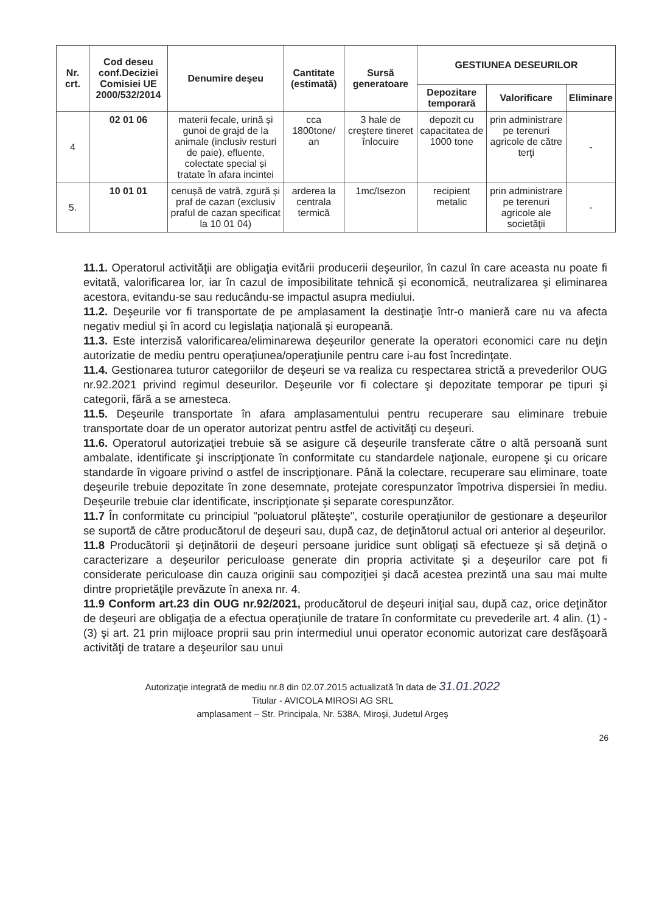| Nr. crt. | Cod deseu conf.Deciziei Comisiei UE 2000/532/2014 | Denumire deşeu | Cantitate (estimată) | Sursă generatoare | GESTIUNEA DESEURILOR | | |
| --- | --- | --- | --- | --- | --- | --- | --- |
| | | | | | Depozitare temporară | Valorificare | Eliminare |
| 4 | 02 01 06 | materii fecale, urină și gunoi de grajd de la animale (inclusiv resturi de paie), efluente, colectate special și tratate în afara incintei | cca 1800tone/ an | 3 hale de creştere tineret înlocuire | depozit cu capacitatea de 1000 tone | prin administrare pe terenuri agricole de către terţi | - |
| 5. | 10 01 01 | cenușă de vatră, zgură și praf de cazan (exclusiv praful de cazan specificat la 10 01 04) | arderea la centrala termică | 1mc/Isezon | recipient metalic | prin administrare pe terenuri agricole ale societăţii | - |
11.1. Operatorul activităţii are obligaţia evitării producerii deşeurilor, în cazul în care aceasta nu poate fi evitată, valorificarea lor, iar în cazul de imposibilitate tehnică şi economică, neutralizarea şi eliminarea acestora, evitandu-se sau reducându-se impactul asupra mediului.
11.2. Deşeurile vor fi transportate de pe amplasament la destinaţie într-o manieră care nu va afecta negativ mediul şi în acord cu legislaţia naţională şi europeană.
11.3. Este interzisă valorificarea/eliminarewa deşeurilor generate la operatori economici care nu deţin autorizatie de mediu pentru operaţiunea/operaţiunile pentru care i-au fost încredinţate.
11.4. Gestionarea tuturor categoriilor de deşeuri se va realiza cu respectarea strictă a prevederilor OUG nr.92.2021 privind regimul deseurilor. Deşeurile vor fi colectare şi depozitate temporar pe tipuri şi categorii, fără a se amesteca.
11.5. Deşeurile transportate în afara amplasamentului pentru recuperare sau eliminare trebuie transportate doar de un operator autorizat pentru astfel de activităţi cu deşeuri.
11.6. Operatorul autorizaţiei trebuie să se asigure că deşeurile transferate către o altă persoană sunt ambalate, identificate şi inscripţionate în conformitate cu standardele naţionale, europene şi cu oricare standarde în vigoare privind o astfel de inscripţionare. Până la colectare, recuperare sau eliminare, toate deşeurile trebuie depozitate în zone desemnate, protejate corespunzator împotriva dispersiei în mediu. Deşeurile trebuie clar identificate, inscripţionate şi separate corespunzător.
11.7 În conformitate cu principiul "poluatorul plăteşte", costurile operaţiunilor de gestionare a deşeurilor se suportă de către producătorul de deşeuri sau, după caz, de deţinătorul actual ori anterior al deşeurilor.
11.8 Producătorii şi deţinătorii de deşeuri persoane juridice sunt obligaţi să efectueze şi să deţină o caracterizare a deşeurilor periculoase generate din propria activitate şi a deşeurilor care pot fi considerate periculoase din cauza originii sau compoziţiei şi dacă acestea prezintă una sau mai multe dintre proprietăţile prevăzute în anexa nr. 4.
11.9 Conform art.23 din OUG nr.92/2021, producătorul de deşeuri iniţial sau, după caz, orice deţinător de deşeuri are obligaţia de a efectua operaţiunile de tratare în conformitate cu prevederile art. 4 alin. (1) - (3) şi art. 21 prin mijloace proprii sau prin intermediul unui operator economic autorizat care desfăşoară activităţi de tratare a deşeurilor sau unui
Autorizaţie integrată de mediu nr.8 din 02.07.2015 actualizată în data de 31.01.2022
Titular - AVICOLA MIROSI AG SRL
amplasament – Str. Principala, Nr. 538A, Miroşi, Judetul Argeş
26